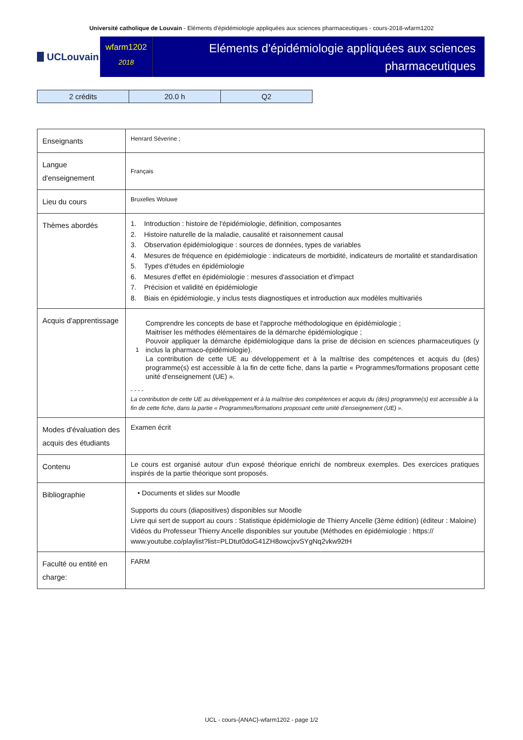Université catholique de Louvain - Eléments d'épidémiologie appliquées aux sciences pharmaceutiques - cours-2018-wfarm1202
UCLouvain
wfarm1202
2018
Eléments d'épidémiologie appliquées aux sciences pharmaceutiques
| 2 crédits | 20.0 h | Q2 |
| Enseignants | Henrard Séverine ; |
| Langue d'enseignement | Français |
| Lieu du cours | Bruxelles Woluwe |
| Thèmes abordés | 1. Introduction : histoire de l'épidémiologie, définition, composantes 2. Histoire naturelle de la maladie, causalité et raisonnement causal 3. Observation épidémiologique : sources de données, types de variables 4. Mesures de fréquence en épidémiologie : indicateurs de morbidité, indicateurs de mortalité et standardisation 5. Types d'études en épidémiologie 6. Mesures d'effet en épidémiologie : mesures d'association et d'impact 7. Précision et validité en épidémiologie 8. Biais en épidémiologie, y inclus tests diagnostiques et introduction aux modèles multivariés |
| Acquis d'apprentissage | 1 Comprendre les concepts de base et l'approche méthodologique en épidémiologie ; Maitriser les méthodes élémentaires de la démarche épidémiologique ; Pouvoir appliquer la démarche épidémiologique dans la prise de décision en sciences pharmaceutiques (y inclus la pharmaco-épidémiologie). La contribution de cette UE au développement et à la maîtrise des compétences et acquis du (des) programme(s) est accessible à la fin de cette fiche, dans la partie « Programmes/formations proposant cette unité d'enseignement (UE) ». - - - - La contribution de cette UE au développement et à la maîtrise des compétences et acquis du (des) programme(s) est accessible à la fin de cette fiche, dans la partie « Programmes/formations proposant cette unité d’enseignement (UE) ». |
| Modes d'évaluation des acquis des étudiants | Examen écrit |
| Contenu | Le cours est organisé autour d'un exposé théorique enrichi de nombreux exemples. Des exercices pratiques inspirés de la partie théorique sont proposés. |
| Bibliographie | • Documents et slides sur Moodle Supports du cours (diapositives) disponibles sur Moodle Livre qui sert de support au cours : Statistique épidémiologie de Thierry Ancelle (3ème édition) (éditeur : Maloine) Vidéos du Professeur Thierry Ancelle disponibles sur youtube (Méthodes en épidémiologie : https:// www.youtube.co/playlist?list=PLDtut0doG41ZH8owcjxvSYgNq2vkw92tH |
| Faculté ou entité en charge: | FARM |
UCL - cours-{ANAC}-wfarm1202 - page 1/2